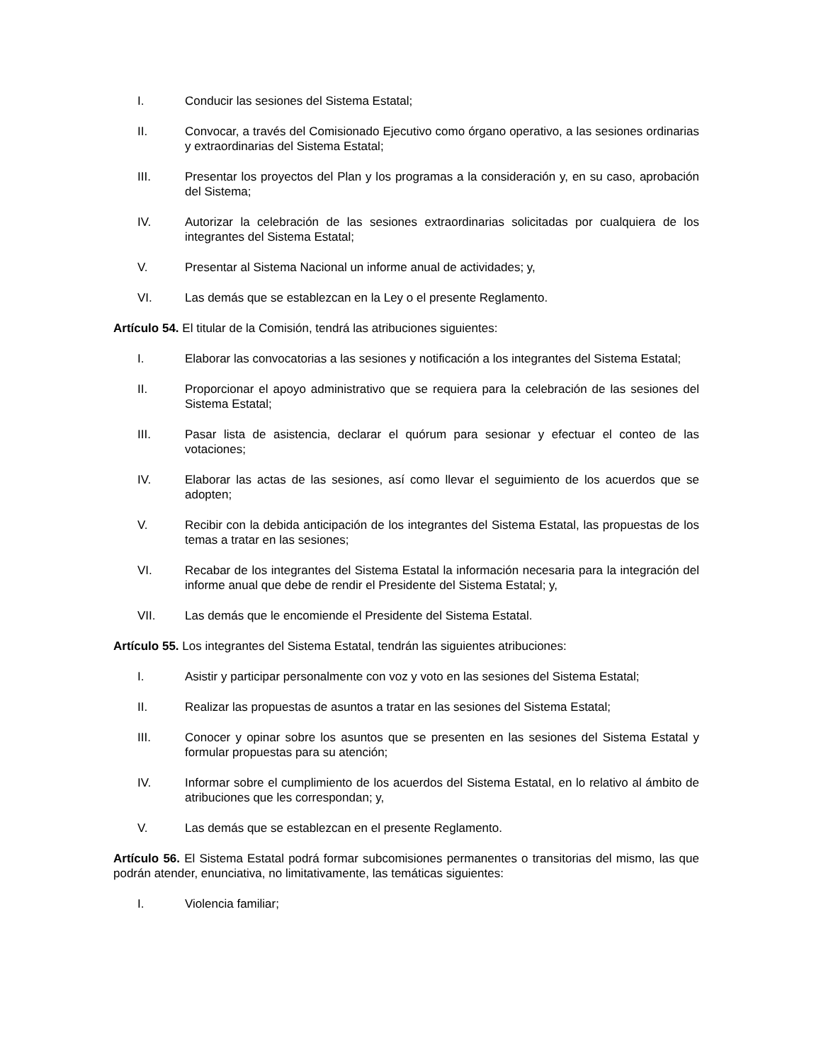I. Conducir las sesiones del Sistema Estatal;
II. Convocar, a través del Comisionado Ejecutivo como órgano operativo, a las sesiones ordinarias y extraordinarias del Sistema Estatal;
III. Presentar los proyectos del Plan y los programas a la consideración y, en su caso, aprobación del Sistema;
IV. Autorizar la celebración de las sesiones extraordinarias solicitadas por cualquiera de los integrantes del Sistema Estatal;
V. Presentar al Sistema Nacional un informe anual de actividades; y,
VI. Las demás que se establezcan en la Ley o el presente Reglamento.
Artículo 54. El titular de la Comisión, tendrá las atribuciones siguientes:
I. Elaborar las convocatorias a las sesiones y notificación a los integrantes del Sistema Estatal;
II. Proporcionar el apoyo administrativo que se requiera para la celebración de las sesiones del Sistema Estatal;
III. Pasar lista de asistencia, declarar el quórum para sesionar y efectuar el conteo de las votaciones;
IV. Elaborar las actas de las sesiones, así como llevar el seguimiento de los acuerdos que se adopten;
V. Recibir con la debida anticipación de los integrantes del Sistema Estatal, las propuestas de los temas a tratar en las sesiones;
VI. Recabar de los integrantes del Sistema Estatal la información necesaria para la integración del informe anual que debe de rendir el Presidente del Sistema Estatal; y,
VII. Las demás que le encomiende el Presidente del Sistema Estatal.
Artículo 55. Los integrantes del Sistema Estatal, tendrán las siguientes atribuciones:
I. Asistir y participar personalmente con voz y voto en las sesiones del Sistema Estatal;
II. Realizar las propuestas de asuntos a tratar en las sesiones del Sistema Estatal;
III. Conocer y opinar sobre los asuntos que se presenten en las sesiones del Sistema Estatal y formular propuestas para su atención;
IV. Informar sobre el cumplimiento de los acuerdos del Sistema Estatal, en lo relativo al ámbito de atribuciones que les correspondan; y,
V. Las demás que se establezcan en el presente Reglamento.
Artículo 56. El Sistema Estatal podrá formar subcomisiones permanentes o transitorias del mismo, las que podrán atender, enunciativa, no limitativamente, las temáticas siguientes:
I. Violencia familiar;